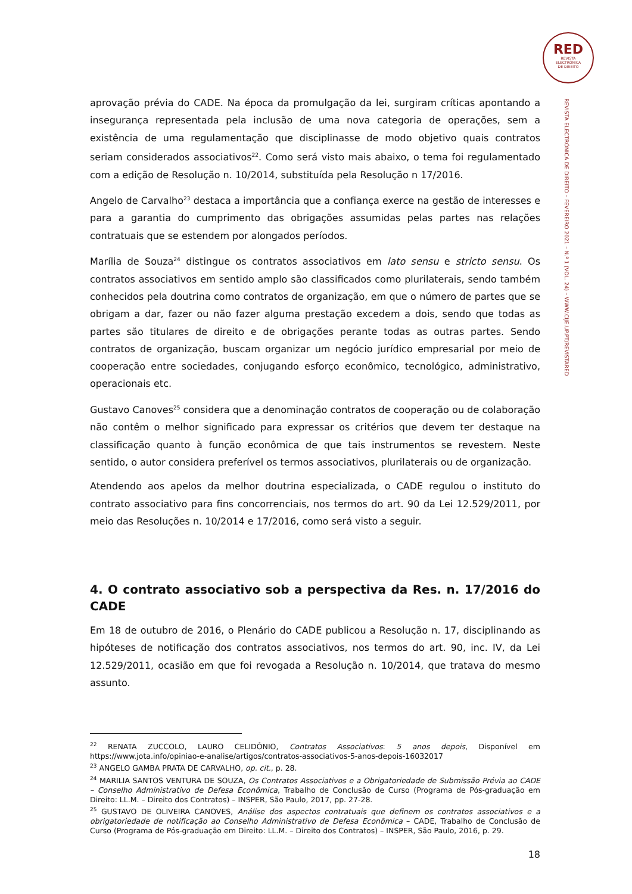RED
REVISTA
ELECTRÓNICA
DE DIREITO
REVISTA ELECTRÓNICA DE DIREITO – FEVEREIRO 2021 – N.º 1 (VOL. 24) – WWW.CIJE.UP.PT/REVISTARED
aprovação prévia do CADE. Na época da promulgação da lei, surgiram críticas apontando a insegurança representada pela inclusão de uma nova categoria de operações, sem a existência de uma regulamentação que disciplinasse de modo objetivo quais contratos seriam considerados associativos<sup>22</sup>. Como será visto mais abaixo, o tema foi regulamentado com a edição de Resolução n. 10/2014, substituída pela Resolução n 17/2016.
Angelo de Carvalho<sup>23</sup> destaca a importância que a confiança exerce na gestão de interesses e para a garantia do cumprimento das obrigações assumidas pelas partes nas relações contratuais que se estendem por alongados períodos.
Marília de Souza<sup>24</sup> distingue os contratos associativos em lato sensu e stricto sensu. Os contratos associativos em sentido amplo são classificados como plurilaterais, sendo também conhecidos pela doutrina como contratos de organização, em que o número de partes que se obrigam a dar, fazer ou não fazer alguma prestação excedem a dois, sendo que todas as partes são titulares de direito e de obrigações perante todas as outras partes. Sendo contratos de organização, buscam organizar um negócio jurídico empresarial por meio de cooperação entre sociedades, conjugando esforço econômico, tecnológico, administrativo, operacionais etc.
Gustavo Canoves<sup>25</sup> considera que a denominação contratos de cooperação ou de colaboração não contêm o melhor significado para expressar os critérios que devem ter destaque na classificação quanto à função econômica de que tais instrumentos se revestem. Neste sentido, o autor considera preferível os termos associativos, plurilaterais ou de organização.
Atendendo aos apelos da melhor doutrina especializada, o CADE regulou o instituto do contrato associativo para fins concorrenciais, nos termos do art. 90 da Lei 12.529/2011, por meio das Resoluções n. 10/2014 e 17/2016, como será visto a seguir.
4. O contrato associativo sob a perspectiva da Res. n. 17/2016 do CADE
Em 18 de outubro de 2016, o Plenário do CADE publicou a Resolução n. 17, disciplinando as hipóteses de notificação dos contratos associativos, nos termos do art. 90, inc. IV, da Lei 12.529/2011, ocasião em que foi revogada a Resolução n. 10/2014, que tratava do mesmo assunto.
<sup>22</sup> RENATA ZUCCOLO, LAURO CELIDÔNIO, Contratos Associativos: 5 anos depois, Disponível em https://www.jota.info/opiniao-e-analise/artigos/contratos-associativos-5-anos-depois-16032017
<sup>23</sup> ANGELO GAMBA PRATA DE CARVALHO, op. cit., p. 28.
<sup>24</sup> MARILIA SANTOS VENTURA DE SOUZA, Os Contratos Associativos e a Obrigatoriedade de Submissão Prévia ao CADE – Conselho Administrativo de Defesa Econômica, Trabalho de Conclusão de Curso (Programa de Pós-graduação em Direito: LL.M. – Direito dos Contratos) – INSPER, São Paulo, 2017, pp. 27-28.
<sup>25</sup> GUSTAVO DE OLIVEIRA CANOVES, Análise dos aspectos contratuais que definem os contratos associativos e a obrigatoriedade de notificação ao Conselho Administrativo de Defesa Econômica – CADE, Trabalho de Conclusão de Curso (Programa de Pós-graduação em Direito: LL.M. – Direito dos Contratos) – INSPER, São Paulo, 2016, p. 29.
18